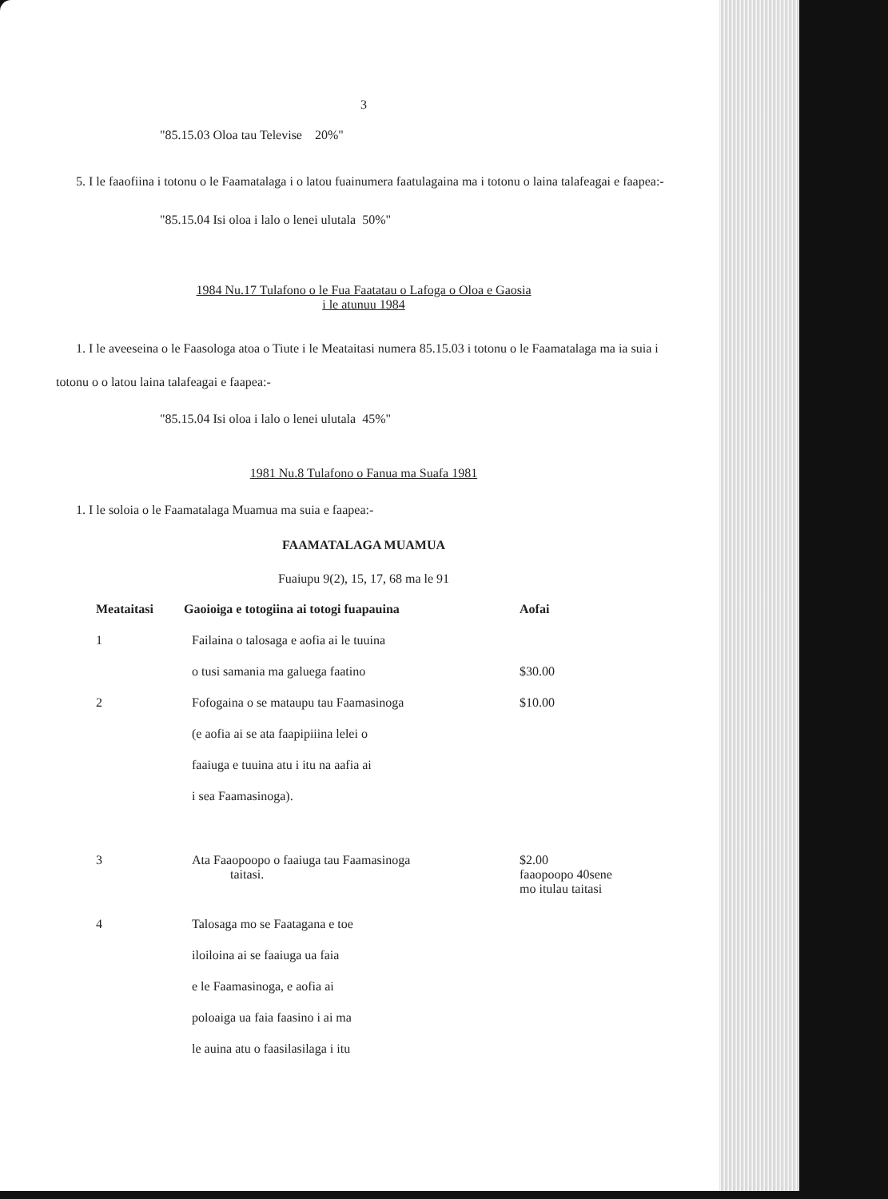3
"85.15.03 Oloa tau Televise 20%"
5. I le faaofiina i totonu o le Faamatalaga i o latou fuainumera faatulagaina ma i totonu o laina talafeagai e faapea:-
"85.15.04 Isi oloa i lalo o lenei ulutala 50%"
1984 Nu.17 Tulafono o le Fua Faatatau o Lafoga o Oloa e Gaosia
i le atunuu 1984
1. I le aveeseina o le Faasologa atoa o Tiute i le Meataitasi numera 85.15.03 i totonu o le Faamatalaga ma ia suia i totonu o o latou laina talafeagai e faapea:-
"85.15.04 Isi oloa i lalo o lenei ulutala 45%"
1981 Nu.8 Tulafono o Fanua ma Suafa 1981
1. I le soloia o le Faamatalaga Muamua ma suia e faapea:-
FAAMATALAGA MUAMUA
Fuaiupu 9(2), 15, 17, 68 ma le 91
| Meataitasi | Gaoioiga e totogiina ai totogi fuapauina | Aofai |
| --- | --- | --- |
| 1 | Failaina o talosaga e aofia ai le tuuina | |
| | o tusi samania ma galuega faatino | $30.00 |
| 2 | Fofogaina o se mataupu tau Faamasinoga | $10.00 |
| | (e aofia ai se ata faapipiiina lelei o | |
| | faaiuga e tuuina atu i itu na aafia ai | |
| | i sea Faamasinoga). | |
| 3 | Ata Faaopoopo o faaiuga tau Faamasinoga taitasi. | $2.00 faaopoopo 40sene mo itulau taitasi |
| 4 | Talosaga mo se Faatagana e toe | |
| | iloiloina ai se faaiuga ua faia | |
| | e le Faamasinoga, e aofia ai | |
| | poloaiga ua faia faasino i ai ma | |
| | le auina atu o faasilasilaga i itu | |